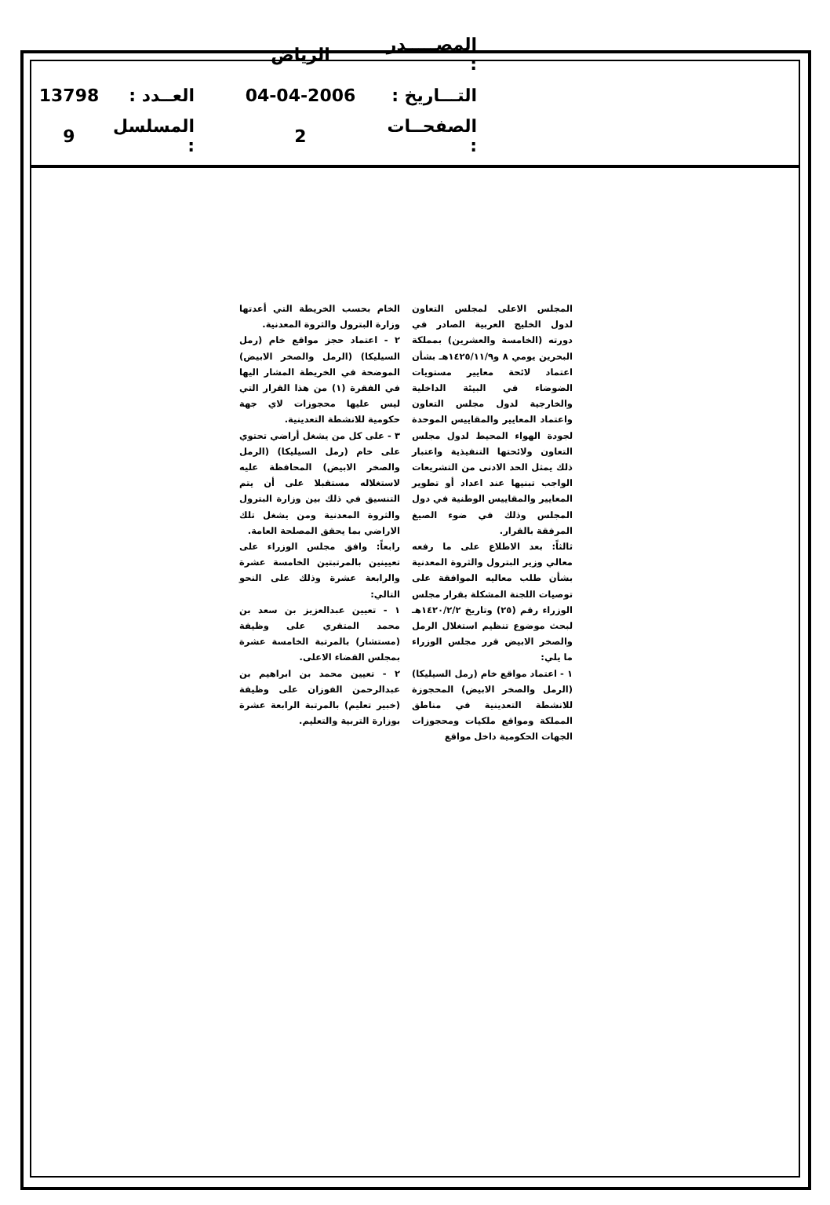المصـــــدر : الرياض
التـــاريخ : 04-04-2006 العــدد : 13798
الصفحــات : 2 المسلسل : 9
المجلس الاعلى لمجلس التعاون لدول الخليج العربية الصادر في دورته (الخامسة والعشرين) بمملكة البحرين يومي ٨ و١٤٢٥/١١/٩هـ بشأن اعتماد لائحة معايير مستويات الضوضاء في البيئة الداخلية والخارجية لدول مجلس التعاون واعتماد المعايير والمقاييس الموحدة لجودة الهواء المحيط لدول مجلس التعاون ولائحتها التنفيذية واعتبار ذلك يمثل الحد الادنى من التشريعات الواجب تبنيها عند اعداد أو تطوير المعايير والمقاييس الوطنية في دول المجلس وذلك في ضوء الصيغ المرفقة بالقرار.
ثالثاً: بعد الاطلاع على ما رفعه معالي وزير البترول والثروة المعدنية بشأن طلب معاليه الموافقة على توصيات اللجنة المشكلة بقرار مجلس الوزراء رقم (٢٥) وتاريخ ١٤٢٠/٢/٢هـ لبحث موضوع تنظيم استغلال الرمل والصخر الابيض قرر مجلس الوزراء ما يلي:
١ - اعتماد مواقع خام (رمل السيليكا) (الرمل والصخر الابيض) المحجوزة للانشطة التعدينية في مناطق المملكة ومواقع ملكيات ومحجوزات الجهات الحكومية داخل مواقع
الخام بحسب الخريطة التي أعدتها وزارة البترول والثروة المعدنية.
٢ - اعتماد حجز مواقع خام (رمل السيليكا) (الرمل والصخر الابيض) الموضحة في الخريطة المشار اليها في الفقرة (١) من هذا القرار التي ليس عليها محجوزات لاي جهة حكومية للانشطة التعدينية.
٣ - على كل من يشغل أراضي تحتوي على خام (رمل السيليكا) (الرمل والصخر الابيض) المحافظة عليه لاستغلاله مستقبلا على أن يتم التنسيق في ذلك بين وزارة البترول والثروة المعدنية ومن يشغل تلك الاراضي بما يحقق المصلحة العامة.
رابعاً: وافق مجلس الوزراء على تعيينين بالمرتبتين الخامسة عشرة والرابعة عشرة وذلك على النحو التالي:
١ - تعيين عبدالعزيز بن سعد بن محمد المتقري على وظيفة (مستشار) بالمرتبة الخامسة عشرة بمجلس القضاء الاعلى.
٢ - تعيين محمد بن ابراهيم بن عبدالرحمن الفوزان على وظيفة (خبير تعليم) بالمرتبة الرابعة عشرة بوزارة التربية والتعليم.